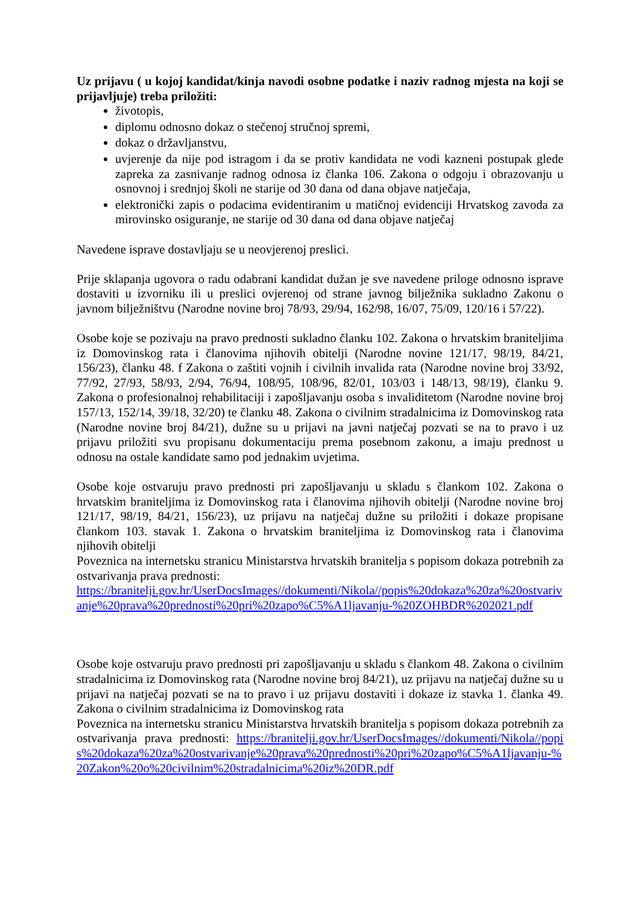Uz prijavu ( u kojoj kandidat/kinja navodi osobne podatke i naziv radnog mjesta na koji se prijavljuje) treba priložiti:
životopis,
diplomu odnosno dokaz o stečenoj stručnoj spremi,
dokaz o državljanstvu,
uvjerenje da nije pod istragom i da se protiv kandidata ne vodi kazneni postupak glede zapreka za zasnivanje radnog odnosa iz članka 106. Zakona o odgoju i obrazovanju u osnovnoj i srednjoj školi ne starije od 30 dana od dana objave natječaja,
elektronički zapis o podacima evidentiranim u matičnoj evidenciji Hrvatskog zavoda za mirovinsko osiguranje, ne starije od 30 dana od dana objave natječaj
Navedene isprave dostavljaju se u neovjerenoj preslici.
Prije sklapanja ugovora o radu odabrani kandidat dužan je sve navedene priloge odnosno isprave dostaviti u izvorniku ili u preslici ovjerenoj od strane javnog bilježnika sukladno Zakonu o javnom bilježništvu (Narodne novine broj 78/93, 29/94, 162/98, 16/07, 75/09, 120/16 i 57/22).
Osobe koje se pozivaju na pravo prednosti sukladno članku 102. Zakona o hrvatskim braniteljima iz Domovinskog rata i članovima njihovih obitelji (Narodne novine 121/17, 98/19, 84/21, 156/23), članku 48. f Zakona o zaštiti vojnih i civilnih invalida rata (Narodne novine broj 33/92, 77/92, 27/93, 58/93, 2/94, 76/94, 108/95, 108/96, 82/01, 103/03 i 148/13, 98/19), članku 9. Zakona o profesionalnoj rehabilitaciji i zapošljavanju osoba s invaliditetom (Narodne novine broj 157/13, 152/14, 39/18, 32/20) te članku 48. Zakona o civilnim stradalnicima iz Domovinskog rata (Narodne novine broj 84/21), dužne su u prijavi na javni natječaj pozvati se na to pravo i uz prijavu priložiti svu propisanu dokumentaciju prema posebnom zakonu, a imaju prednost u odnosu na ostale kandidate samo pod jednakim uvjetima.
Osobe koje ostvaruju pravo prednosti pri zapošljavanju u skladu s člankom 102. Zakona o hrvatskim braniteljima iz Domovinskog rata i članovima njihovih obitelji (Narodne novine broj 121/17, 98/19, 84/21, 156/23), uz prijavu na natječaj dužne su priložiti i dokaze propisane člankom 103. stavak 1. Zakona o hrvatskim braniteljima iz Domovinskog rata i članovima njihovih obitelji
Poveznica na internetsku stranicu Ministarstva hrvatskih branitelja s popisom dokaza potrebnih za ostvarivanja prava prednosti:
https://branitelji.gov.hr/UserDocsImages//dokumenti/Nikola//popis%20dokaza%20za%20ostvarivanje%20prava%20prednosti%20pri%20zapo%C5%A1ljavanju-%20ZOHBDR%202021.pdf
Osobe koje ostvaruju pravo prednosti pri zapošljavanju u skladu s člankom 48. Zakona o civilnim stradalnicima iz Domovinskog rata (Narodne novine broj 84/21), uz prijavu na natječaj dužne su u prijavi na natječaj pozvati se na to pravo i uz prijavu dostaviti i dokaze iz stavka 1. članka 49. Zakona o civilnim stradalnicima iz Domovinskog rata
Poveznica na internetsku stranicu Ministarstva hrvatskih branitelja s popisom dokaza potrebnih za ostvarivanja prava prednosti: https://branitelji.gov.hr/UserDocsImages//dokumenti/Nikola//popis%20dokaza%20za%20ostvarivanje%20prava%20prednosti%20pri%20zapo%C5%A1ljavanju-%20Zakon%20o%20civilnim%20stradalnicima%20iz%20DR.pdf